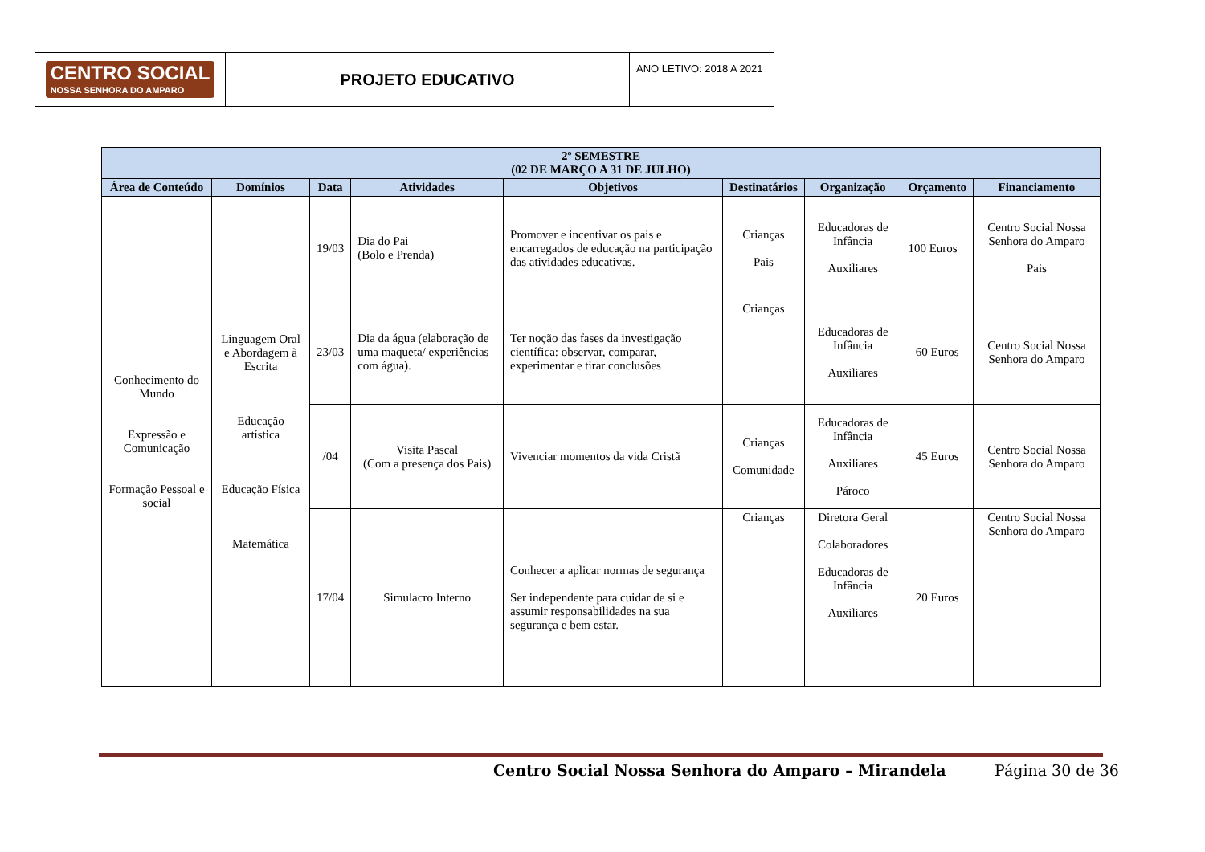CENTRO SOCIAL
NOSSA SENHORA DO AMPARO
PROJETO EDUCATIVO
ANO LETIVO: 2018 A 2021
| 2º SEMESTRE (02 DE MARÇO A 31 DE JULHO) | | | | | | | | |
| --- | --- | --- | --- | --- | --- | --- | --- | --- |
| Área de Conteúdo | Domínios | Data | Atividades | Objetivos | Destinatários | Organização | Orçamento | Financiamento |
| Conhecimento do Mundo Expressão e Comunicação Formação Pessoal e social | Linguagem Oral e Abordagem à Escrita Educação artística Educação Física Matemática | 19/03 | Dia do Pai (Bolo e Prenda) | Promover e incentivar os pais e encarregados de educação na participação das atividades educativas. | Crianças Pais | Educadoras de Infância Auxiliares | 100 Euros | Centro Social Nossa Senhora do Amparo Pais |
| | | 23/03 | Dia da água (elaboração de uma maqueta/ experiências com água). | Ter noção das fases da investigação científica: observar, comparar, experimentar e tirar conclusões | Crianças | Educadoras de Infância Auxiliares | 60 Euros | Centro Social Nossa Senhora do Amparo |
| | | /04 | Visita Pascal (Com a presença dos Pais) | Vivenciar momentos da vida Cristã | Crianças Comunidade | Educadoras de Infância Auxiliares Pároco | 45 Euros | Centro Social Nossa Senhora do Amparo |
| | | 17/04 | Simulacro Interno | Conhecer a aplicar normas de segurança Ser independente para cuidar de si e assumir responsabilidades na sua segurança e bem estar. | Crianças | Diretora Geral Colaboradores Educadoras de Infância Auxiliares | 20 Euros | Centro Social Nossa Senhora do Amparo |
Centro Social Nossa Senhora do Amparo – Mirandela
Página 30 de 36